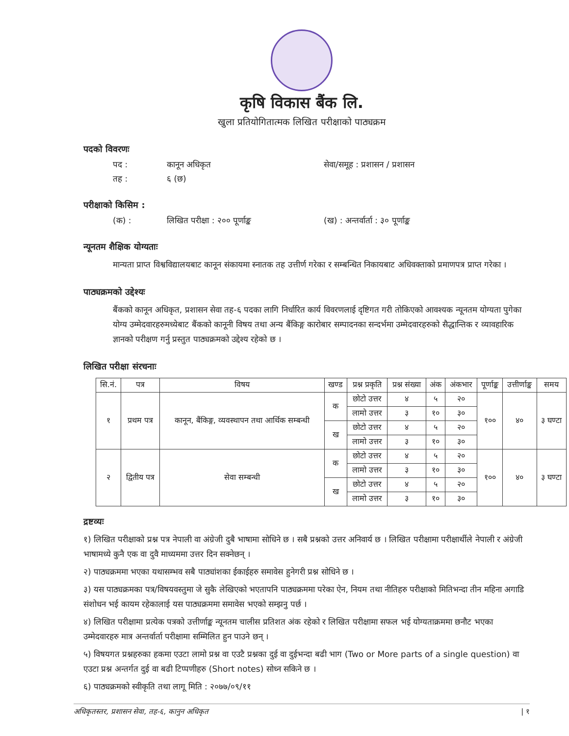कृषि विकास बैंक लि.
खुला प्रतियोगितात्मक लिखित परीक्षाको पाठ्यक्रम
पदको विवरणः
पद : कानून अधिकृत सेवा/समूह : प्रशासन / प्रशासन
तह : ६ (छ)
परीक्षाको किसिम :
(क) : लिखित परीक्षा : २०० पूर्णाङ्क (ख) : अन्तर्वार्ता : ३० पूर्णाङ्क
न्यूनतम शैक्षिक योग्यताः
मान्यता प्राप्त विश्वविद्यालयबाट कानून संकायमा स्नातक तह उत्तीर्ण गरेका र सम्बन्धित निकायबाट अधिवक्ताको प्रमाणपत्र प्राप्त गरेका ।
पाठ्यक्रमको उद्देश्यः
बैंकको कानून अधिकृत, प्रशासन सेवा तह-६ पदका लागि निर्धारित कार्य विवरणलाई दृष्टिगत गरी तोकिएको आवश्यक न्यूनतम योग्यता पुगेका योग्य उम्मेदवारहरुमध्येबाट बैंकको कानूनी विषय तथा अन्य बैंकिङ्ग कारोबार सम्पादनका सन्दर्भमा उम्मेदवारहरुको सैद्धान्तिक र व्यावहारिक ज्ञानको परीक्षण गर्नु प्रस्तुत पाठ्यक्रमको उद्देश्य रहेको छ ।
लिखित परीक्षा संरचनाः
| सि.नं. | पत्र | विषय | खण्ड | प्रश्न प्रकृति | प्रश्न संख्या | अंक | अंकभार | पूर्णाङ्क | उत्तीर्णाङ्क | समय |
| --- | --- | --- | --- | --- | --- | --- | --- | --- | --- | --- |
| १ | प्रथम पत्र | कानून, बैंकिङ्ग, व्यवस्थापन तथा आर्थिक सम्बन्धी | क | छोटो उत्तर | ४ | ५ | २० | १०० | ४० | ३ घण्टा |
| | | | | लामो उत्तर | ३ | १० | ३० | | | |
| | | | ख | छोटो उत्तर | ४ | ५ | २० | | | |
| | | | | लामो उत्तर | ३ | १० | ३० | | | |
| २ | द्वितीय पत्र | सेवा सम्बन्धी | क | छोटो उत्तर | ४ | ५ | २० | १०० | ४० | ३ घण्टा |
| | | | | लामो उत्तर | ३ | १० | ३० | | | |
| | | | ख | छोटो उत्तर | ४ | ५ | २० | | | |
| | | | | लामो उत्तर | ३ | १० | ३० | | | |
द्रष्टव्यः
१) लिखित परीक्षाको प्रश्न पत्र नेपाली वा अंग्रेजी दुबै भाषामा सोधिने छ । सबै प्रश्नको उत्तर अनिवार्य छ । लिखित परीक्षामा परीक्षार्थीले नेपाली र अंग्रेजी भाषामध्ये कुनै एक वा दुवै माध्यममा उत्तर दिन सक्नेछन् ।
२) पाठ्यक्रममा भएका यथासम्भव सबै पाठ्यांशका ईकाईहरु समावेस हुनेगरी प्रश्न सोधिने छ ।
३) यस पाठ्यक्रमका पत्र/विषयवस्तुमा जे सुकै लेखिएको भएतापनि पाठ्यक्रममा परेका ऐन, नियम तथा नीतिहरु परीक्षाको मितिभन्दा तीन महिना अगाडि संशोधन भई कायम रहेकालाई यस पाठ्यक्रममा समावेस भएको सम्झनु पर्छ ।
४) लिखित परीक्षामा प्रत्येक पत्रको उत्तीर्णाङ्क न्यूनतम चालीस प्रतिशत अंक रहेको र लिखित परीक्षामा सफल भई योग्यताक्रममा छनौट भएका उम्मेदवारहरु मात्र अन्तर्वार्ता परीक्षामा सम्मिलित हुन पाउने छन् ।
५) विषयगत प्रश्नहरुका हकमा एउटा लामो प्रश्न वा एउटै प्रश्नका दुई वा दुईभन्दा बढी भाग (Two or More parts of a single question) वा एउटा प्रश्न अन्तर्गत दुई वा बढी टिप्पणीहरु (Short notes) सोध्न सकिने छ ।
६) पाठ्यक्रमको स्वीकृति तथा लागू मिति : २०७७/०९/११
अधिकृतस्तर, प्रशासन सेवा, तह-६, कानुन अधिकृत | १